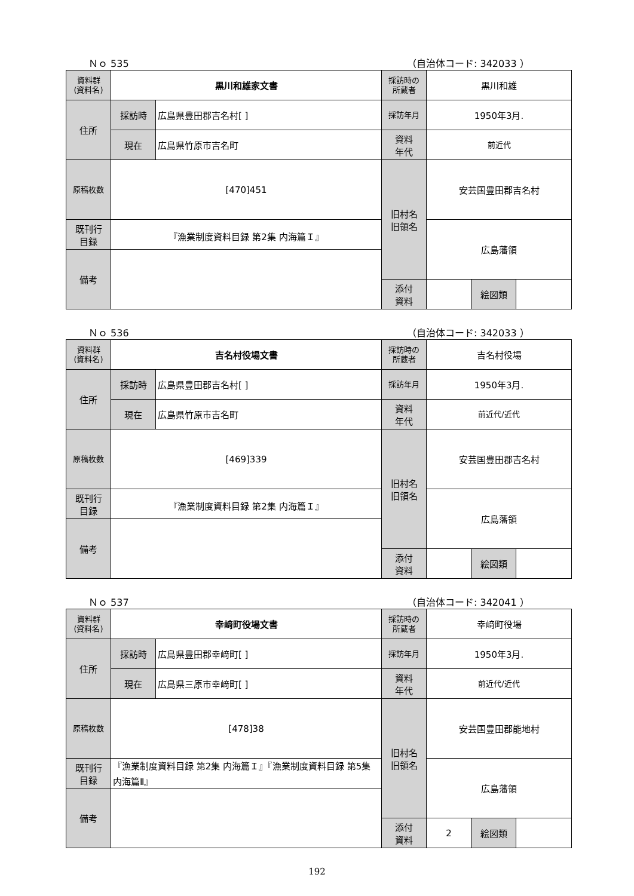Ｎｏ 535 （自治体コード: 342033 ）
| 資料群 (資料名) | 黒川和雄家文書 | | 採訪時の 所蔵者 | 黒川和雄 | | |
| 住所 | 採訪時 | 広島県豊田郡吉名村[ ] | 採訪年月 | 1950年3月. | | |
| | 現在 | 広島県竹原市吉名町 | 資料 年代 | 前近代 | | |
| 原稿枚数 | [470]451 | | 旧村名 旧領名 | 安芸国豊田郡吉名村 | | |
| 既刊行 目録 | 『漁業制度資料目録 第2集 内海篇Ｉ』 | | | 広島藩領 | | |
| 備考 | | | | | | |
| | | | 添付 資料 | | 絵図類 | |
Ｎｏ 536 （自治体コード: 342033 ）
| 資料群 (資料名) | 吉名村役場文書 | | 採訪時の 所蔵者 | 吉名村役場 | | |
| 住所 | 採訪時 | 広島県豊田郡吉名村[ ] | 採訪年月 | 1950年3月. | | |
| | 現在 | 広島県竹原市吉名町 | 資料 年代 | 前近代/近代 | | |
| 原稿枚数 | [469]339 | | 旧村名 旧領名 | 安芸国豊田郡吉名村 | | |
| 既刊行 目録 | 『漁業制度資料目録 第2集 内海篇Ｉ』 | | | 広島藩領 | | |
| 備考 | | | | | | |
| | | | 添付 資料 | | 絵図類 | |
Ｎｏ 537 （自治体コード: 342041 ）
| 資料群 (資料名) | 幸﨑町役場文書 | | 採訪時の 所蔵者 | 幸﨑町役場 | | |
| 住所 | 採訪時 | 広島県豊田郡幸﨑町[ ] | 採訪年月 | 1950年3月. | | |
| | 現在 | 広島県三原市幸﨑町[ ] | 資料 年代 | 前近代/近代 | | |
| 原稿枚数 | [478]38 | | 旧村名 旧領名 | 安芸国豊田郡能地村 | | |
| 既刊行 目録 | 『漁業制度資料目録 第2集 内海篇Ｉ』『漁業制度資料目録 第5集 内海篇Ⅱ』 | | | 広島藩領 | | |
| 備考 | | | | | | |
| | | | 添付 資料 | 2 | 絵図類 | |
192